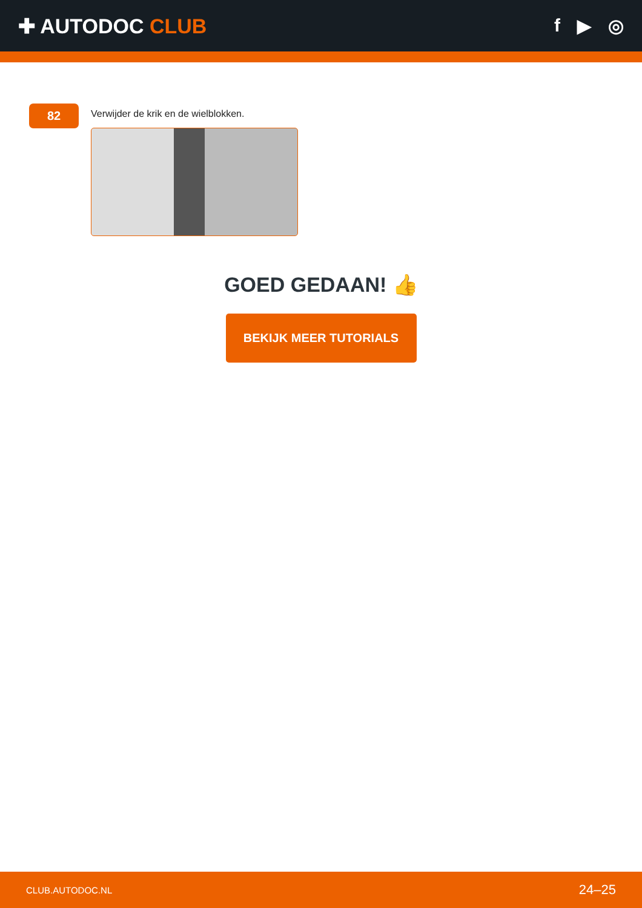✚ AUTODOC CLUB f ▶ ◎
82
Verwijder de krik en de wielblokken.
GOED GEDAAN! 👍
BEKIJK MEER TUTORIALS
CLUB.AUTODOC.NL 24–25